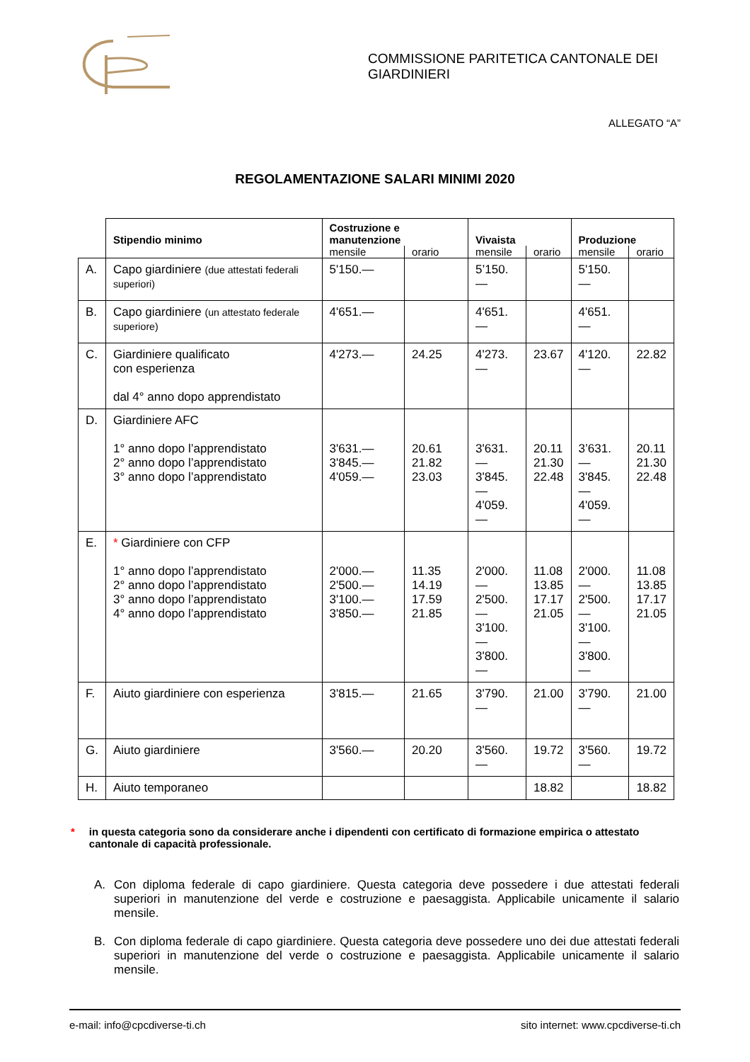COMMISSIONE PARITETICA CANTONALE DEI GIARDINIERI
ALLEGATO “A”
REGOLAMENTAZIONE SALARI MINIMI 2020
| | Stipendio minimo | Costruzione e manutenzione | | Vivaista | | Produzione | |
| --- | --- | --- | --- | --- | --- | --- | --- |
| | | mensile | orario | mensile | orario | mensile | orario |
| A. | Capo giardiniere (due attestati federali superiori) | 5'150.— | | 5’150.— | | 5'150.— | |
| B. | Capo giardiniere (un attestato federale superiore) | 4'651.— | | 4'651.— | | 4'651.— | |
| C. | Giardiniere qualificato con esperienza dal 4° anno dopo apprendistato | 4'273.— | 24.25 | 4'273.— | 23.67 | 4'120.— | 22.82 |
| D. | Giardiniere AFC 1° anno dopo l’apprendistato 2° anno dopo l’apprendistato 3° anno dopo l’apprendistato | 3'631.— 3'845.— 4'059.— | 20.61 21.82 23.03 | 3'631.— 3'845.— 4'059.— | 20.11 21.30 22.48 | 3’631.— 3'845.— 4'059.— | 20.11 21.30 22.48 |
| E. | * Giardiniere con CFP 1° anno dopo l’apprendistato 2° anno dopo l’apprendistato 3° anno dopo l’apprendistato 4° anno dopo l’apprendistato | 2'000.— 2'500.— 3'100.— 3'850.— | 11.35 14.19 17.59 21.85 | 2'000.— 2'500.— 3'100.— 3'800.— | 11.08 13.85 17.17 21.05 | 2'000.— 2'500.— 3'100.— 3'800.— | 11.08 13.85 17.17 21.05 |
| F. | Aiuto giardiniere con esperienza | 3'815.— | 21.65 | 3'790.— | 21.00 | 3'790.— | 21.00 |
| G. | Aiuto giardiniere | 3'560.— | 20.20 | 3'560.— | 19.72 | 3'560.— | 19.72 |
| H. | Aiuto temporaneo | | | | 18.82 | | 18.82 |
* in questa categoria sono da considerare anche i dipendenti con certificato di formazione empirica o attestato cantonale di capacità professionale.
A. Con diploma federale di capo giardiniere. Questa categoria deve possedere i due attestati federali superiori in manutenzione del verde e costruzione e paesaggista. Applicabile unicamente il salario mensile.
B. Con diploma federale di capo giardiniere. Questa categoria deve possedere uno dei due attestati federali superiori in manutenzione del verde o costruzione e paesaggista. Applicabile unicamente il salario mensile.
e-mail: info@cpcdiverse-ti.ch sito internet: www.cpcdiverse-ti.ch